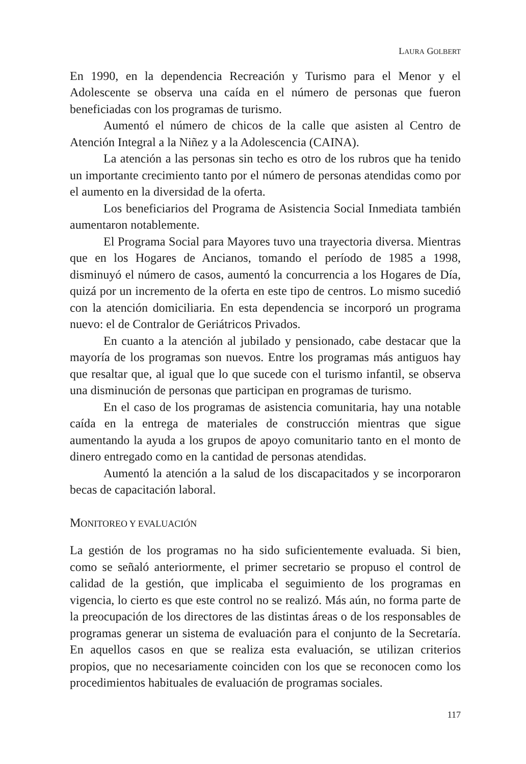LAURA GOLBERT
En 1990, en la dependencia Recreación y Turismo para el Menor y el Adolescente se observa una caída en el número de personas que fueron beneficiadas con los programas de turismo.
Aumentó el número de chicos de la calle que asisten al Centro de Atención Integral a la Niñez y a la Adolescencia (CAINA).
La atención a las personas sin techo es otro de los rubros que ha tenido un importante crecimiento tanto por el número de personas atendidas como por el aumento en la diversidad de la oferta.
Los beneficiarios del Programa de Asistencia Social Inmediata también aumentaron notablemente.
El Programa Social para Mayores tuvo una trayectoria diversa. Mientras que en los Hogares de Ancianos, tomando el período de 1985 a 1998, disminuyó el número de casos, aumentó la concurrencia a los Hogares de Día, quizá por un incremento de la oferta en este tipo de centros. Lo mismo sucedió con la atención domiciliaria. En esta dependencia se incorporó un programa nuevo: el de Contralor de Geriátricos Privados.
En cuanto a la atención al jubilado y pensionado, cabe destacar que la mayoría de los programas son nuevos. Entre los programas más antiguos hay que resaltar que, al igual que lo que sucede con el turismo infantil, se observa una disminución de personas que participan en programas de turismo.
En el caso de los programas de asistencia comunitaria, hay una notable caída en la entrega de materiales de construcción mientras que sigue aumentando la ayuda a los grupos de apoyo comunitario tanto en el monto de dinero entregado como en la cantidad de personas atendidas.
Aumentó la atención a la salud de los discapacitados y se incorporaron becas de capacitación laboral.
MONITOREO Y EVALUACIÓN
La gestión de los programas no ha sido suficientemente evaluada. Si bien, como se señaló anteriormente, el primer secretario se propuso el control de calidad de la gestión, que implicaba el seguimiento de los programas en vigencia, lo cierto es que este control no se realizó. Más aún, no forma parte de la preocupación de los directores de las distintas áreas o de los responsables de programas generar un sistema de evaluación para el conjunto de la Secretaría. En aquellos casos en que se realiza esta evaluación, se utilizan criterios propios, que no necesariamente coinciden con los que se reconocen como los procedimientos habituales de evaluación de programas sociales.
117